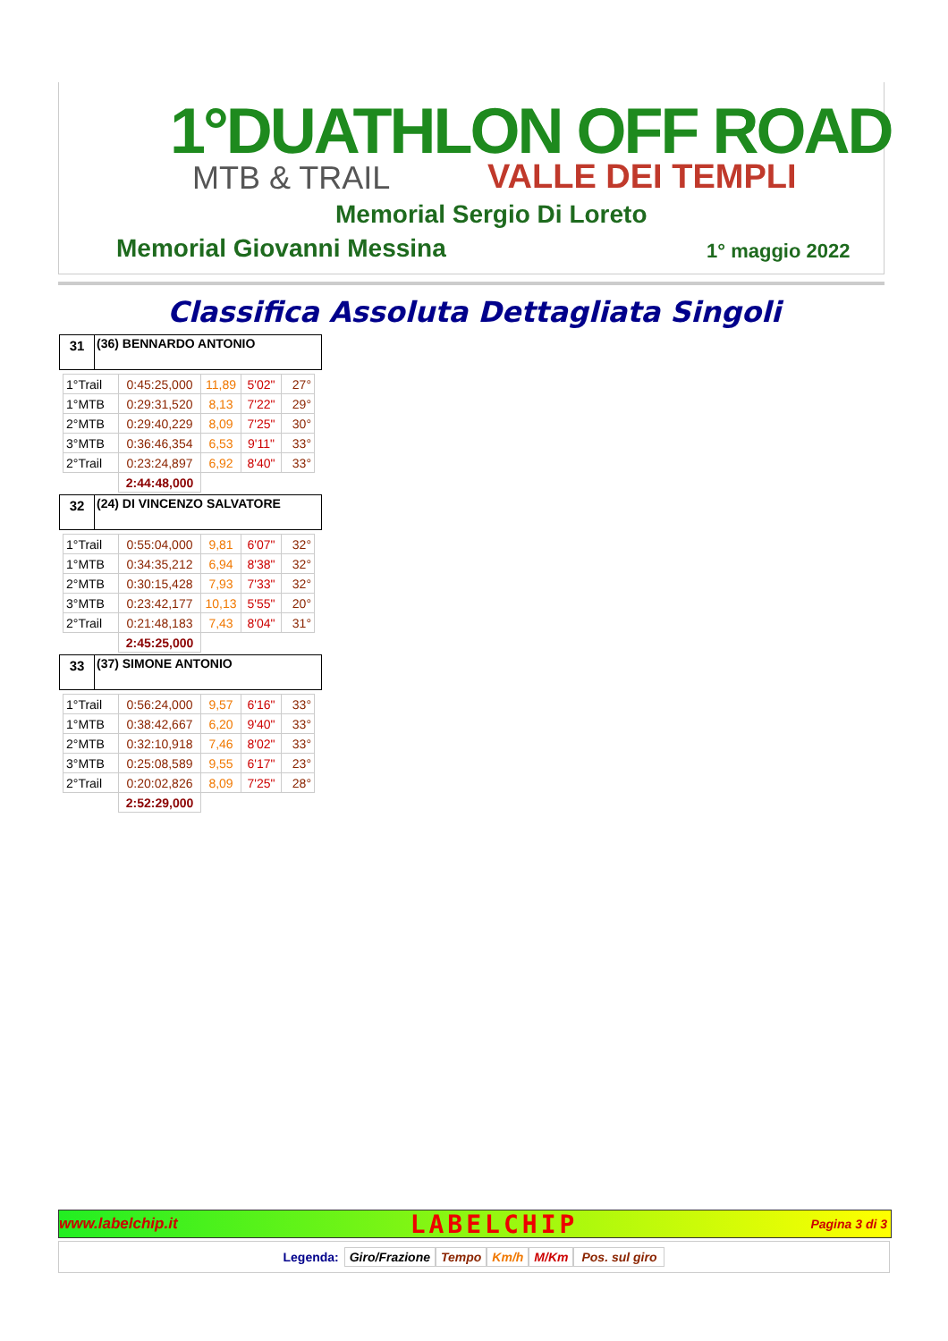1°DUATHLON OFF ROAD
MTB & TRAIL VALLE DEI TEMPLI
Memorial Sergio Di Loreto
Memorial Giovanni Messina 1° maggio 2022
Classifica Assoluta Dettagliata Singoli
31 (36) BENNARDO ANTONIO
| 1°Trail | 0:45:25,000 | 11,89 | 5'02" | 27° |
| 1°MTB | 0:29:31,520 | 8,13 | 7'22" | 29° |
| 2°MTB | 0:29:40,229 | 8,09 | 7'25" | 30° |
| 3°MTB | 0:36:46,354 | 6,53 | 9'11" | 33° |
| 2°Trail | 0:23:24,897 | 6,92 | 8'40" | 33° |
| | 2:44:48,000 | | | |
32 (24) DI VINCENZO SALVATORE
| 1°Trail | 0:55:04,000 | 9,81 | 6'07" | 32° |
| 1°MTB | 0:34:35,212 | 6,94 | 8'38" | 32° |
| 2°MTB | 0:30:15,428 | 7,93 | 7'33" | 32° |
| 3°MTB | 0:23:42,177 | 10,13 | 5'55" | 20° |
| 2°Trail | 0:21:48,183 | 7,43 | 8'04" | 31° |
| | 2:45:25,000 | | | |
33 (37) SIMONE ANTONIO
| 1°Trail | 0:56:24,000 | 9,57 | 6'16" | 33° |
| 1°MTB | 0:38:42,667 | 6,20 | 9'40" | 33° |
| 2°MTB | 0:32:10,918 | 7,46 | 8'02" | 33° |
| 3°MTB | 0:25:08,589 | 9,55 | 6'17" | 23° |
| 2°Trail | 0:20:02,826 | 8,09 | 7'25" | 28° |
| | 2:52:29,000 | | | |
www.labelchip.it LABELCHIP Pagina 3 di 3
Legenda: Giro/Frazione Tempo Km/h M/Km Pos. sul giro